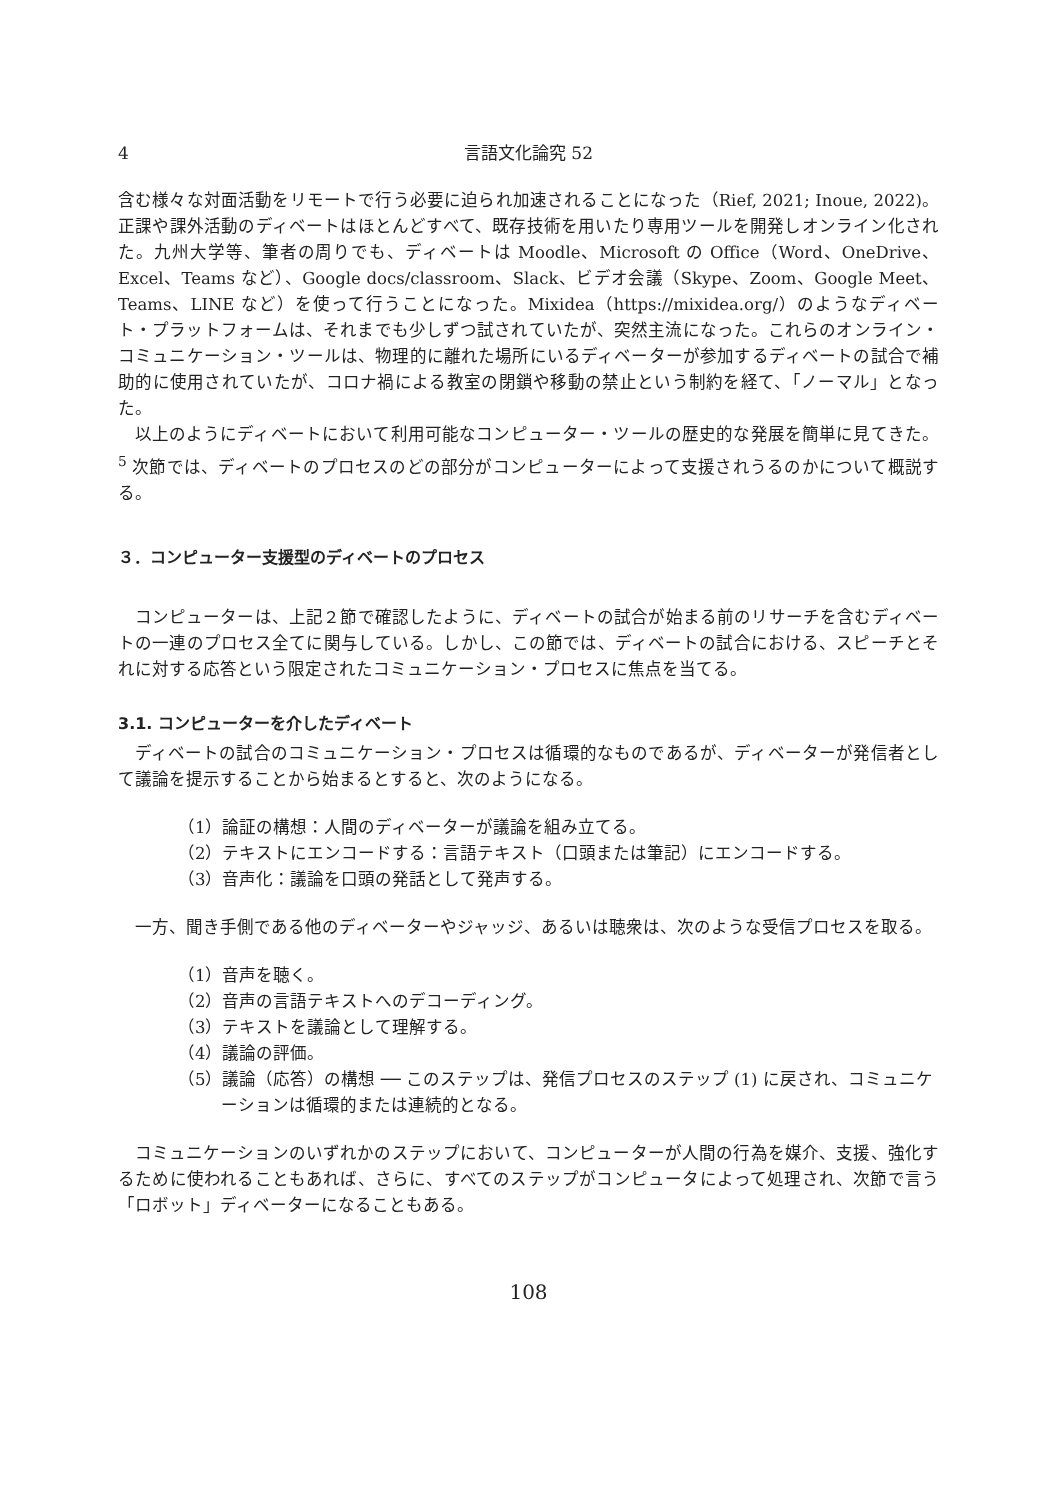4 言語文化論究 52
含む様々な対面活動をリモートで行う必要に迫られ加速されることになった（Rief, 2021; Inoue, 2022)。正課や課外活動のディベートはほとんどすべて、既存技術を用いたり専用ツールを開発しオンライン化された。九州大学等、筆者の周りでも、ディベートは Moodle、Microsoft の Office（Word、OneDrive、Excel、Teams など）、Google docs/classroom、Slack、ビデオ会議（Skype、Zoom、Google Meet、Teams、LINE など）を使って行うことになった。Mixidea（https://mixidea.org/）のようなディベート・プラットフォームは、それまでも少しずつ試されていたが、突然主流になった。これらのオンライン・コミュニケーション・ツールは、物理的に離れた場所にいるディベーターが参加するディベートの試合で補助的に使用されていたが、コロナ禍による教室の閉鎖や移動の禁止という制約を経て、「ノーマル」となった。
以上のようにディベートにおいて利用可能なコンピューター・ツールの歴史的な発展を簡単に見てきた。<sup>5</sup> 次節では、ディベートのプロセスのどの部分がコンピューターによって支援されうるのかについて概説する。
３．コンピューター支援型のディベートのプロセス
コンピューターは、上記２節で確認したように、ディベートの試合が始まる前のリサーチを含むディベートの一連のプロセス全てに関与している。しかし、この節では、ディベートの試合における、スピーチとそれに対する応答という限定されたコミュニケーション・プロセスに焦点を当てる。
3.1. コンピューターを介したディベート
ディベートの試合のコミュニケーション・プロセスは循環的なものであるが、ディベーターが発信者として議論を提示することから始まるとすると、次のようになる。
（1）論証の構想：人間のディベーターが議論を組み立てる。
（2）テキストにエンコードする：言語テキスト（口頭または筆記）にエンコードする。
（3）音声化：議論を口頭の発話として発声する。
一方、聞き手側である他のディベーターやジャッジ、あるいは聴衆は、次のような受信プロセスを取る。
（1）音声を聴く。
（2）音声の言語テキストへのデコーディング。
（3）テキストを議論として理解する。
（4）議論の評価。
（5）議論（応答）の構想 ── このステップは、発信プロセスのステップ (1) に戻され、コミュニケーションは循環的または連続的となる。
コミュニケーションのいずれかのステップにおいて、コンピューターが人間の行為を媒介、支援、強化するために使われることもあれば、さらに、すべてのステップがコンピュータによって処理され、次節で言う「ロボット」ディベーターになることもある。
108